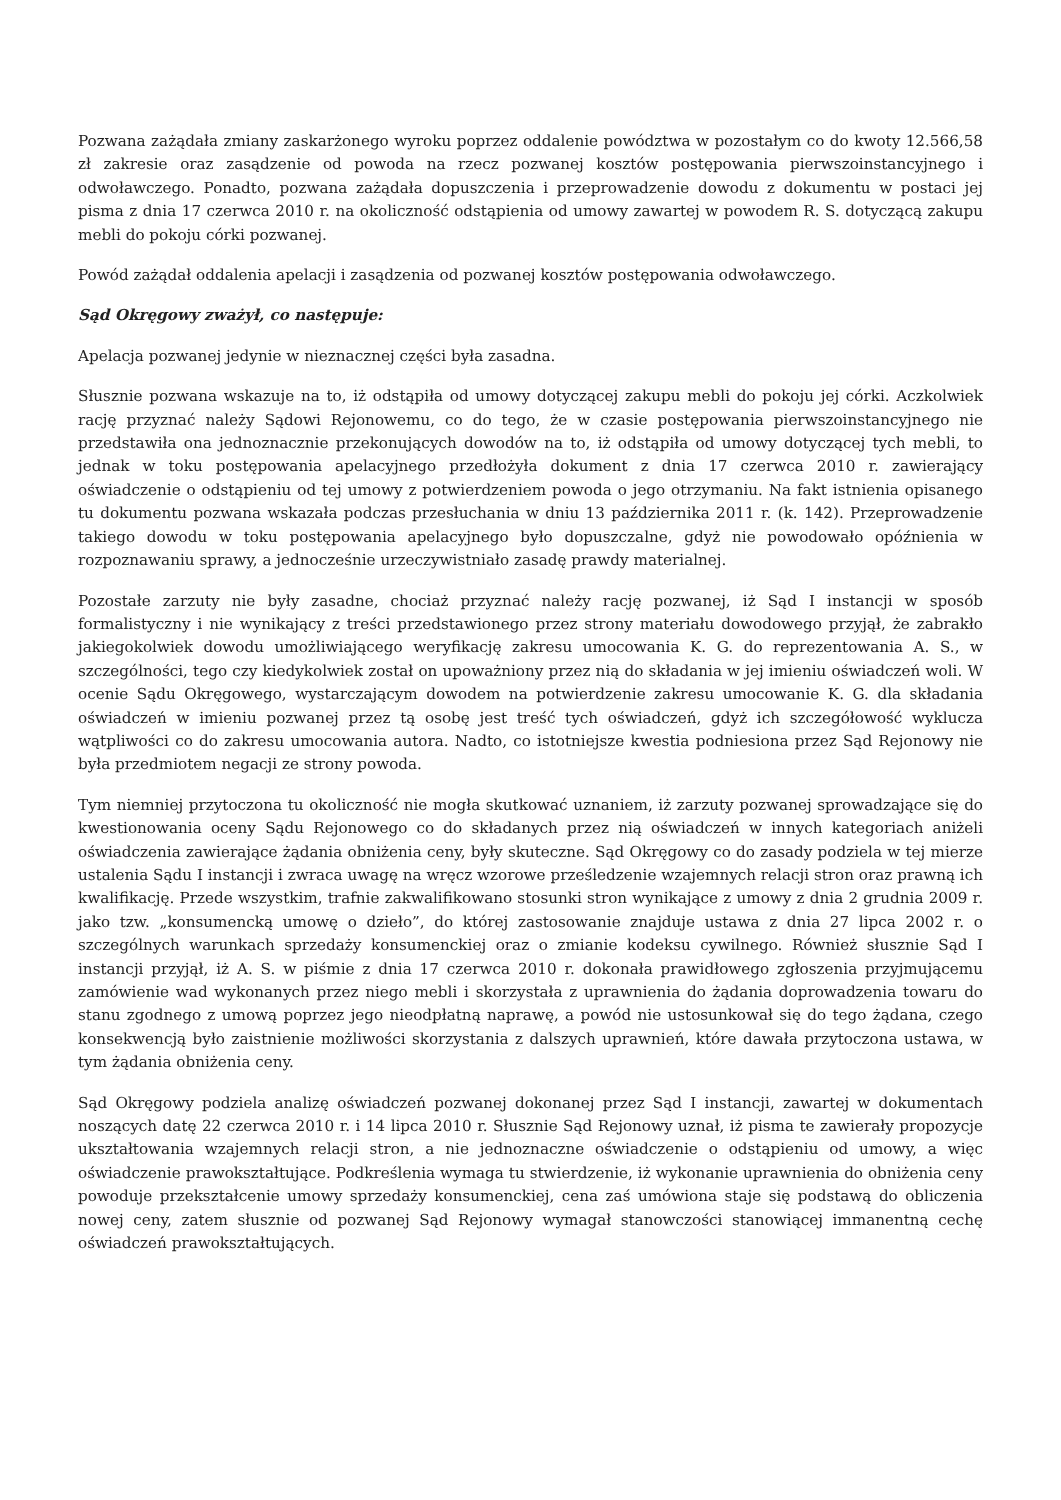Pozwana zażądała zmiany zaskarżonego wyroku poprzez oddalenie powództwa w pozostałym co do kwoty 12.566,58 zł zakresie oraz zasądzenie od powoda na rzecz pozwanej kosztów postępowania pierwszoinstancyjnego i odwoławczego. Ponadto, pozwana zażądała dopuszczenia i przeprowadzenie dowodu z dokumentu w postaci jej pisma z dnia 17 czerwca 2010 r. na okoliczność odstąpienia od umowy zawartej w powodem R. S. dotyczącą zakupu mebli do pokoju córki pozwanej.
Powód zażądał oddalenia apelacji i zasądzenia od pozwanej kosztów postępowania odwoławczego.
Sąd Okręgowy zważył, co następuje:
Apelacja pozwanej jedynie w nieznacznej części była zasadna.
Słusznie pozwana wskazuje na to, iż odstąpiła od umowy dotyczącej zakupu mebli do pokoju jej córki. Aczkolwiek rację przyznać należy Sądowi Rejonowemu, co do tego, że w czasie postępowania pierwszoinstancyjnego nie przedstawiła ona jednoznacznie przekonujących dowodów na to, iż odstąpiła od umowy dotyczącej tych mebli, to jednak w toku postępowania apelacyjnego przedłożyła dokument z dnia 17 czerwca 2010 r. zawierający oświadczenie o odstąpieniu od tej umowy z potwierdzeniem powoda o jego otrzymaniu. Na fakt istnienia opisanego tu dokumentu pozwana wskazała podczas przesłuchania w dniu 13 października 2011 r. (k. 142). Przeprowadzenie takiego dowodu w toku postępowania apelacyjnego było dopuszczalne, gdyż nie powodowało opóźnienia w rozpoznawaniu sprawy, a jednocześnie urzeczywistniało zasadę prawdy materialnej.
Pozostałe zarzuty nie były zasadne, chociaż przyznać należy rację pozwanej, iż Sąd I instancji w sposób formalistyczny i nie wynikający z treści przedstawionego przez strony materiału dowodowego przyjął, że zabrakło jakiegokolwiek dowodu umożliwiającego weryfikację zakresu umocowania K. G. do reprezentowania A. S., w szczególności, tego czy kiedykolwiek został on upoważniony przez nią do składania w jej imieniu oświadczeń woli. W ocenie Sądu Okręgowego, wystarczającym dowodem na potwierdzenie zakresu umocowanie K. G. dla składania oświadczeń w imieniu pozwanej przez tą osobę jest treść tych oświadczeń, gdyż ich szczegółowość wyklucza wątpliwości co do zakresu umocowania autora. Nadto, co istotniejsze kwestia podniesiona przez Sąd Rejonowy nie była przedmiotem negacji ze strony powoda.
Tym niemniej przytoczona tu okoliczność nie mogła skutkować uznaniem, iż zarzuty pozwanej sprowadzające się do kwestionowania oceny Sądu Rejonowego co do składanych przez nią oświadczeń w innych kategoriach aniżeli oświadczenia zawierające żądania obniżenia ceny, były skuteczne. Sąd Okręgowy co do zasady podziela w tej mierze ustalenia Sądu I instancji i zwraca uwagę na wręcz wzorowe prześledzenie wzajemnych relacji stron oraz prawną ich kwalifikację. Przede wszystkim, trafnie zakwalifikowano stosunki stron wynikające z umowy z dnia 2 grudnia 2009 r. jako tzw. „konsumencką umowę o dzieło”, do której zastosowanie znajduje ustawa z dnia 27 lipca 2002 r. o szczególnych warunkach sprzedaży konsumenckiej oraz o zmianie kodeksu cywilnego. Również słusznie Sąd I instancji przyjął, iż A. S. w piśmie z dnia 17 czerwca 2010 r. dokonała prawidłowego zgłoszenia przyjmującemu zamówienie wad wykonanych przez niego mebli i skorzystała z uprawnienia do żądania doprowadzenia towaru do stanu zgodnego z umową poprzez jego nieodpłatną naprawę, a powód nie ustosunkował się do tego żądana, czego konsekwencją było zaistnienie możliwości skorzystania z dalszych uprawnień, które dawała przytoczona ustawa, w tym żądania obniżenia ceny.
Sąd Okręgowy podziela analizę oświadczeń pozwanej dokonanej przez Sąd I instancji, zawartej w dokumentach noszących datę 22 czerwca 2010 r. i 14 lipca 2010 r. Słusznie Sąd Rejonowy uznał, iż pisma te zawierały propozycje ukształtowania wzajemnych relacji stron, a nie jednoznaczne oświadczenie o odstąpieniu od umowy, a więc oświadczenie prawokształtujące. Podkreślenia wymaga tu stwierdzenie, iż wykonanie uprawnienia do obniżenia ceny powoduje przekształcenie umowy sprzedaży konsumenckiej, cena zaś umówiona staje się podstawą do obliczenia nowej ceny, zatem słusznie od pozwanej Sąd Rejonowy wymagał stanowczości stanowiącej immanentną cechę oświadczeń prawokształtujących.